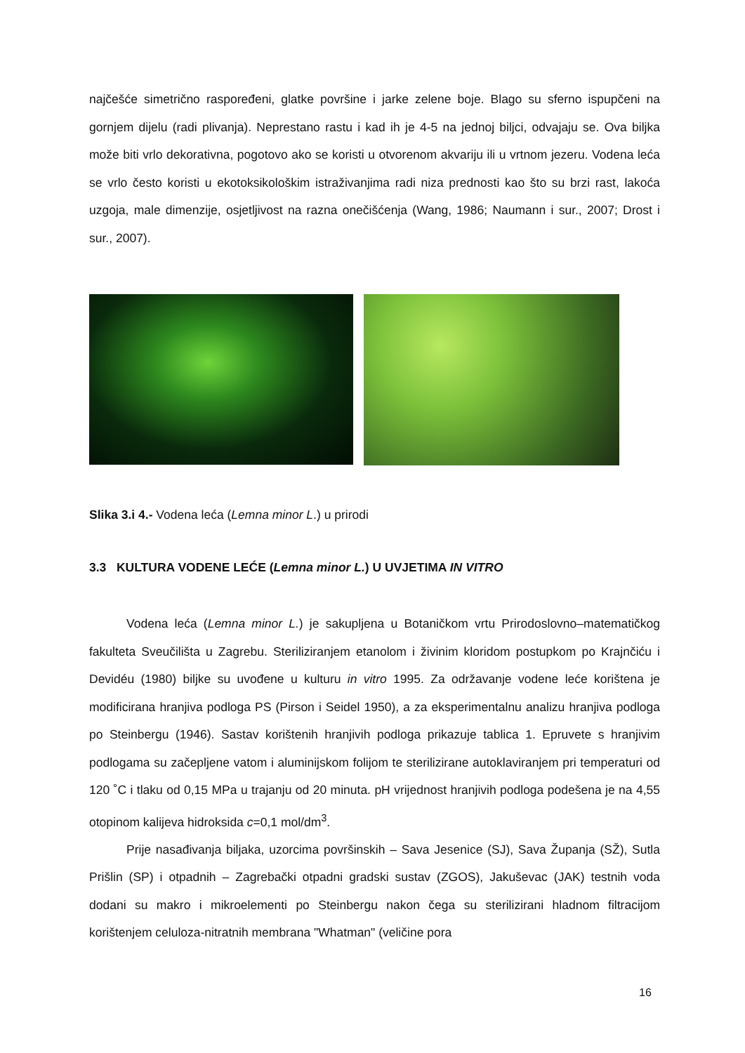najčešće simetrično raspoređeni, glatke površine i jarke zelene boje. Blago su sferno ispupčeni na gornjem dijelu (radi plivanja). Neprestano rastu i kad ih je 4-5 na jednoj biljci, odvajaju se. Ova biljka može biti vrlo dekorativna, pogotovo ako se koristi u otvorenom akvariju ili u vrtnom jezeru. Vodena leća se vrlo često koristi u ekotoksikološkim istraživanjima radi niza prednosti kao što su brzi rast, lakoća uzgoja, male dimenzije, osjetljivost na razna onečišćenja (Wang, 1986; Naumann i sur., 2007; Drost i sur., 2007).
Slika 3.i 4.- Vodena leća (Lemna minor L.) u prirodi
3.3 KULTURA VODENE LEĆE (Lemna minor L.) U UVJETIMA IN VITRO
Vodena leća (Lemna minor L.) je sakupljena u Botaničkom vrtu Prirodoslovno–matematičkog fakulteta Sveučilišta u Zagrebu. Steriliziranjem etanolom i živinim kloridom postupkom po Krajnčiću i Devidéu (1980) biljke su uvođene u kulturu in vitro 1995. Za održavanje vodene leće korištena je modificirana hranjiva podloga PS (Pirson i Seidel 1950), a za eksperimentalnu analizu hranjiva podloga po Steinbergu (1946). Sastav korištenih hranjivih podloga prikazuje tablica 1. Epruvete s hranjivim podlogama su začepljene vatom i aluminijskom folijom te sterilizirane autoklaviranjem pri temperaturi od 120 ˚C i tlaku od 0,15 MPa u trajanju od 20 minuta. pH vrijednost hranjivih podloga podešena je na 4,55 otopinom kalijeva hidroksida c=0,1 mol/dm<sup>3</sup>.
Prije nasađivanja biljaka, uzorcima površinskih – Sava Jesenice (SJ), Sava Županja (SŽ), Sutla Prišlin (SP) i otpadnih – Zagrebački otpadni gradski sustav (ZGOS), Jakuševac (JAK) testnih voda dodani su makro i mikroelementi po Steinbergu nakon čega su sterilizirani hladnom filtracijom korištenjem celuloza-nitratnih membrana "Whatman" (veličine pora
16